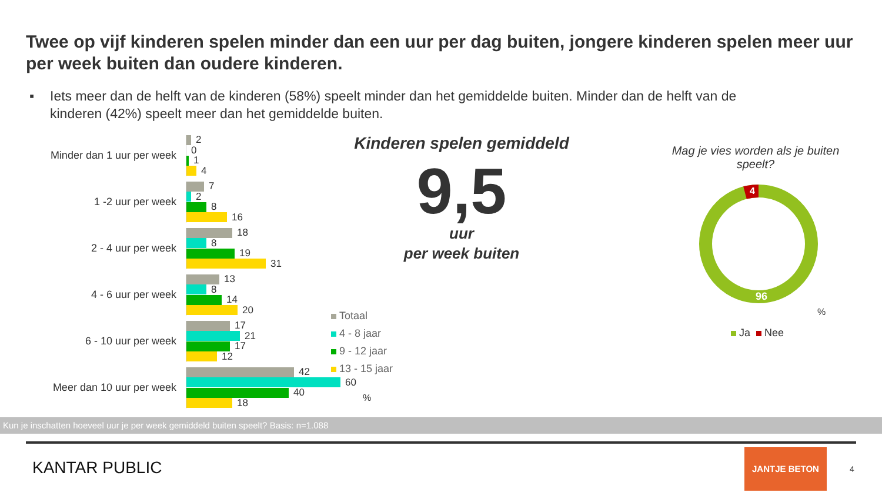Twee op vijf kinderen spelen minder dan een uur per dag buiten, jongere kinderen spelen meer uur per week buiten dan oudere kinderen.
▪ Iets meer dan de helft van de kinderen (58%) speelt minder dan het gemiddelde buiten. Minder dan de helft van de
kinderen (42%) speelt meer dan het gemiddelde buiten.
Minder dan 1 uur per week
2
0
1
4
1 -2 uur per week
7
2
8
16
2 - 4 uur per week
18
8
19
31
4 - 6 uur per week
13
8
14
20
6 - 10 uur per week
17
21
17
12
Meer dan 10 uur per week
42
60
40
18
Totaal
4 - 8 jaar
9 - 12 jaar
13 - 15 jaar
%
Kinderen spelen gemiddeld
9,5
uur
per week buiten
Mag je vies worden als je buiten speelt?
4
96
%
Ja Nee
Kun je inschatten hoeveel uur je per week gemiddeld buiten speelt? Basis: n=1.088
KANTAR PUBLIC
JANTJE BETON
4